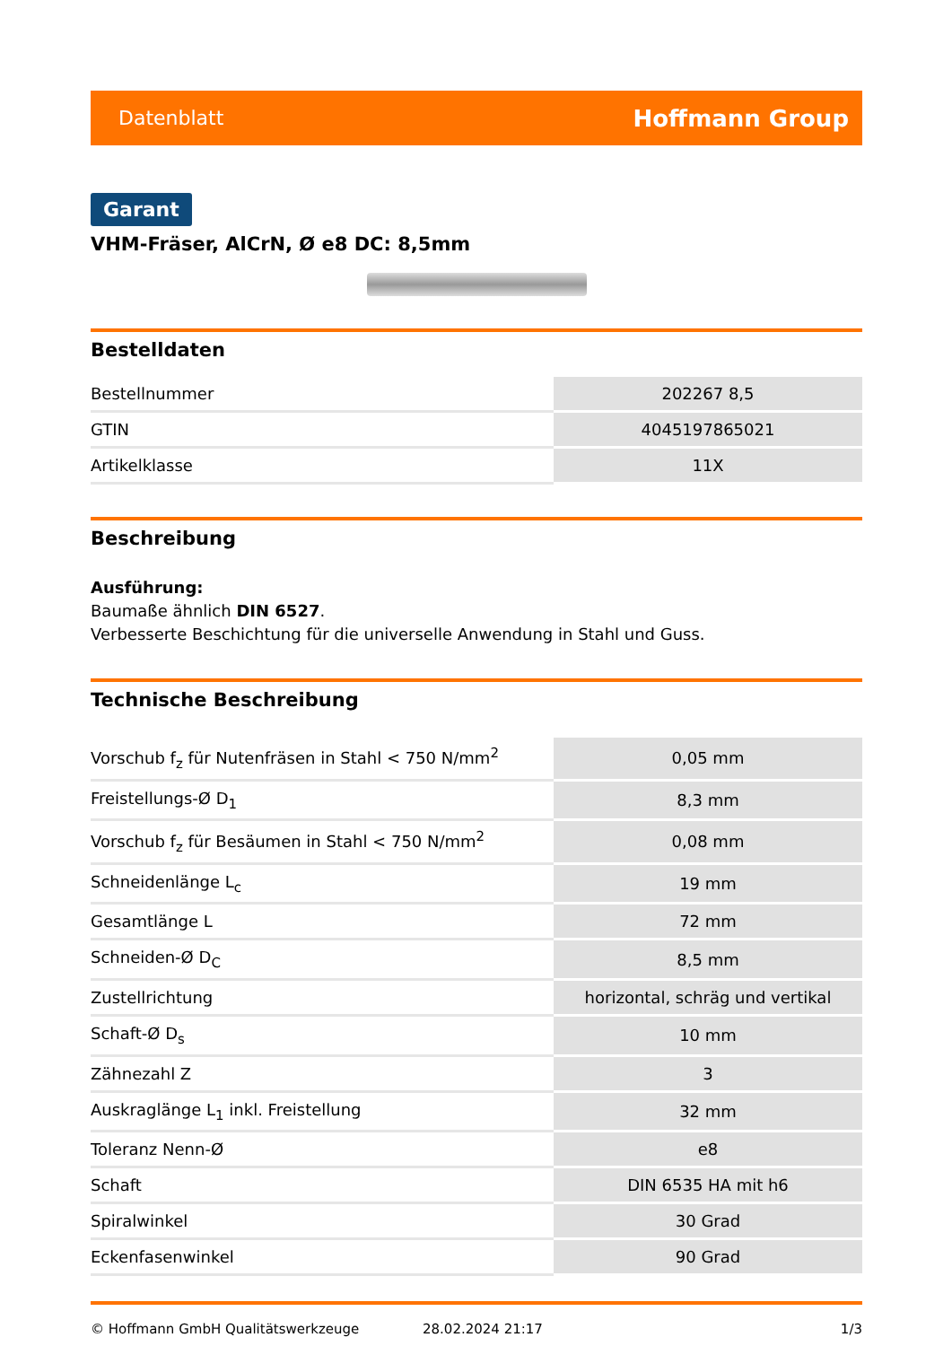Datenblatt Hoffmann Group
Garant
VHM-Fräser, AlCrN, Ø e8 DC: 8,5mm
Bestelldaten
| Bestellnummer | 202267 8,5 |
| GTIN | 4045197865021 |
| Artikelklasse | 11X |
Beschreibung
Ausführung:
Baumaße ähnlich DIN 6527.
Verbesserte Beschichtung für die universelle Anwendung in Stahl und Guss.
Technische Beschreibung
| Vorschub f<sub>z</sub> für Nutenfräsen in Stahl < 750 N/mm<sup>2</sup> | 0,05 mm |
| Freistellungs-Ø D<sub>1</sub> | 8,3 mm |
| Vorschub f<sub>z</sub> für Besäumen in Stahl < 750 N/mm<sup>2</sup> | 0,08 mm |
| Schneidenlänge L<sub>c</sub> | 19 mm |
| Gesamtlänge L | 72 mm |
| Schneiden-Ø D<sub>C</sub> | 8,5 mm |
| Zustellrichtung | horizontal, schräg und vertikal |
| Schaft-Ø D<sub>s</sub> | 10 mm |
| Zähnezahl Z | 3 |
| Auskraglänge L<sub>1</sub> inkl. Freistellung | 32 mm |
| Toleranz Nenn-Ø | e8 |
| Schaft | DIN 6535 HA mit h6 |
| Spiralwinkel | 30 Grad |
| Eckenfasenwinkel | 90 Grad |
© Hoffmann GmbH Qualitätswerkzeuge 28.02.2024 21:17 1/3